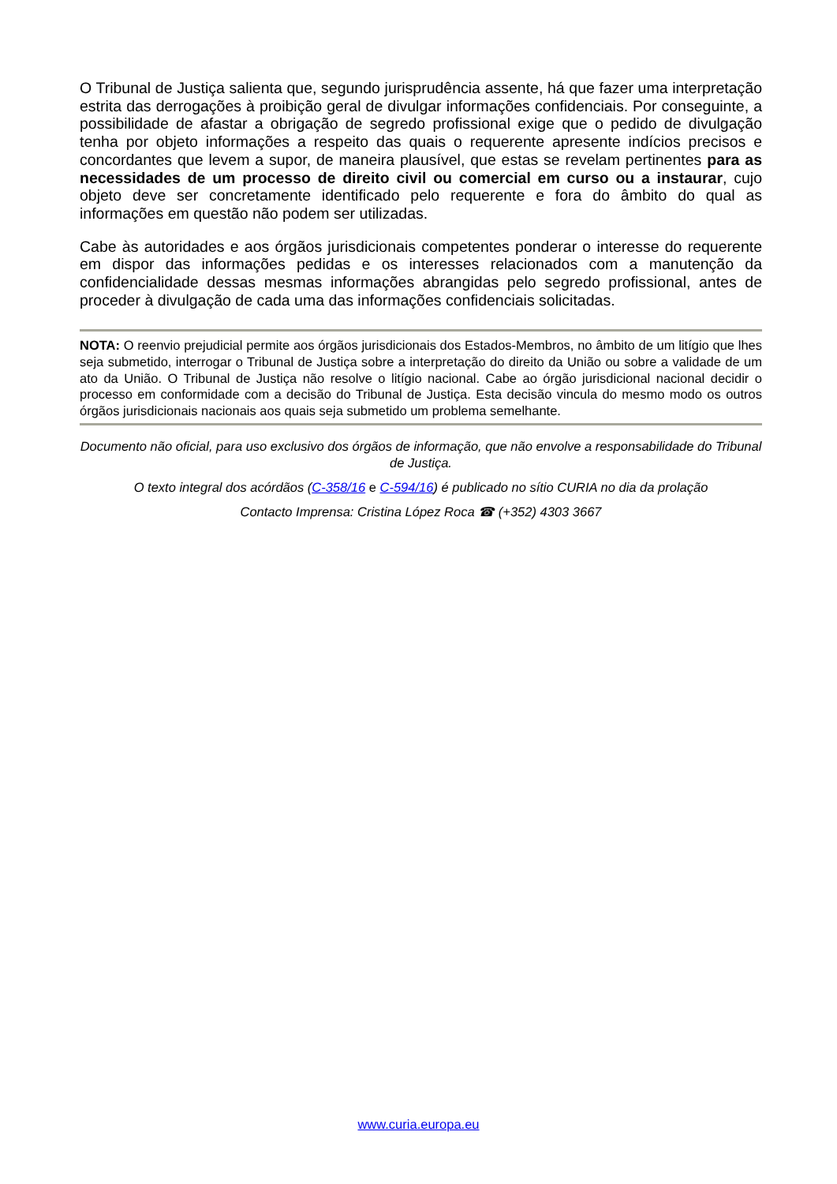O Tribunal de Justiça salienta que, segundo jurisprudência assente, há que fazer uma interpretação estrita das derrogações à proibição geral de divulgar informações confidenciais. Por conseguinte, a possibilidade de afastar a obrigação de segredo profissional exige que o pedido de divulgação tenha por objeto informações a respeito das quais o requerente apresente indícios precisos e concordantes que levem a supor, de maneira plausível, que estas se revelam pertinentes para as necessidades de um processo de direito civil ou comercial em curso ou a instaurar, cujo objeto deve ser concretamente identificado pelo requerente e fora do âmbito do qual as informações em questão não podem ser utilizadas.
Cabe às autoridades e aos órgãos jurisdicionais competentes ponderar o interesse do requerente em dispor das informações pedidas e os interesses relacionados com a manutenção da confidencialidade dessas mesmas informações abrangidas pelo segredo profissional, antes de proceder à divulgação de cada uma das informações confidenciais solicitadas.
NOTA: O reenvio prejudicial permite aos órgãos jurisdicionais dos Estados-Membros, no âmbito de um litígio que lhes seja submetido, interrogar o Tribunal de Justiça sobre a interpretação do direito da União ou sobre a validade de um ato da União. O Tribunal de Justiça não resolve o litígio nacional. Cabe ao órgão jurisdicional nacional decidir o processo em conformidade com a decisão do Tribunal de Justiça. Esta decisão vincula do mesmo modo os outros órgãos jurisdicionais nacionais aos quais seja submetido um problema semelhante.
Documento não oficial, para uso exclusivo dos órgãos de informação, que não envolve a responsabilidade do Tribunal de Justiça.
O texto integral dos acórdãos (C-358/16 e C-594/16) é publicado no sítio CURIA no dia da prolação
Contacto Imprensa: Cristina López Roca ☎ (+352) 4303 3667
www.curia.europa.eu